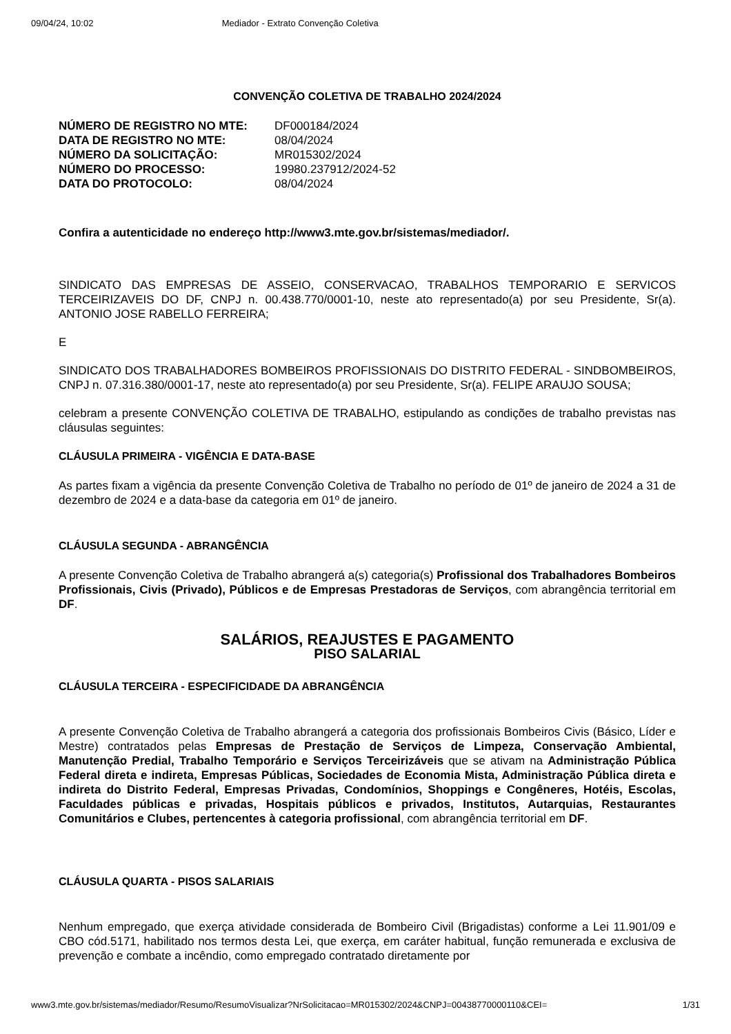09/04/24, 10:02 Mediador - Extrato Convenção Coletiva
CONVENÇÃO COLETIVA DE TRABALHO 2024/2024
| NÚMERO DE REGISTRO NO MTE: | DF000184/2024 |
| DATA DE REGISTRO NO MTE: | 08/04/2024 |
| NÚMERO DA SOLICITAÇÃO: | MR015302/2024 |
| NÚMERO DO PROCESSO: | 19980.237912/2024-52 |
| DATA DO PROTOCOLO: | 08/04/2024 |
Confira a autenticidade no endereço http://www3.mte.gov.br/sistemas/mediador/.
SINDICATO DAS EMPRESAS DE ASSEIO, CONSERVACAO, TRABALHOS TEMPORARIO E SERVICOS TERCEIRIZAVEIS DO DF, CNPJ n. 00.438.770/0001-10, neste ato representado(a) por seu Presidente, Sr(a). ANTONIO JOSE RABELLO FERREIRA;
E
SINDICATO DOS TRABALHADORES BOMBEIROS PROFISSIONAIS DO DISTRITO FEDERAL - SINDBOMBEIROS, CNPJ n. 07.316.380/0001-17, neste ato representado(a) por seu Presidente, Sr(a). FELIPE ARAUJO SOUSA;
celebram a presente CONVENÇÃO COLETIVA DE TRABALHO, estipulando as condições de trabalho previstas nas cláusulas seguintes:
CLÁUSULA PRIMEIRA - VIGÊNCIA E DATA-BASE
As partes fixam a vigência da presente Convenção Coletiva de Trabalho no período de 01º de janeiro de 2024 a 31 de dezembro de 2024 e a data-base da categoria em 01º de janeiro.
CLÁUSULA SEGUNDA - ABRANGÊNCIA
A presente Convenção Coletiva de Trabalho abrangerá a(s) categoria(s) Profissional dos Trabalhadores Bombeiros Profissionais, Civis (Privado), Públicos e de Empresas Prestadoras de Serviços, com abrangência territorial em DF.
SALÁRIOS, REAJUSTES E PAGAMENTO
PISO SALARIAL
CLÁUSULA TERCEIRA - ESPECIFICIDADE DA ABRANGÊNCIA
A presente Convenção Coletiva de Trabalho abrangerá a categoria dos profissionais Bombeiros Civis (Básico, Líder e Mestre) contratados pelas Empresas de Prestação de Serviços de Limpeza, Conservação Ambiental, Manutenção Predial, Trabalho Temporário e Serviços Terceirizáveis que se ativam na Administração Pública Federal direta e indireta, Empresas Públicas, Sociedades de Economia Mista, Administração Pública direta e indireta do Distrito Federal, Empresas Privadas, Condomínios, Shoppings e Congêneres, Hotéis, Escolas, Faculdades públicas e privadas, Hospitais públicos e privados, Institutos, Autarquias, Restaurantes Comunitários e Clubes, pertencentes à categoria profissional, com abrangência territorial em DF.
CLÁUSULA QUARTA - PISOS SALARIAIS
Nenhum empregado, que exerça atividade considerada de Bombeiro Civil (Brigadistas) conforme a Lei 11.901/09 e CBO cód.5171, habilitado nos termos desta Lei, que exerça, em caráter habitual, função remunerada e exclusiva de prevenção e combate a incêndio, como empregado contratado diretamente por
www3.mte.gov.br/sistemas/mediador/Resumo/ResumoVisualizar?NrSolicitacao=MR015302/2024&CNPJ=00438770000110&CEI= 1/31